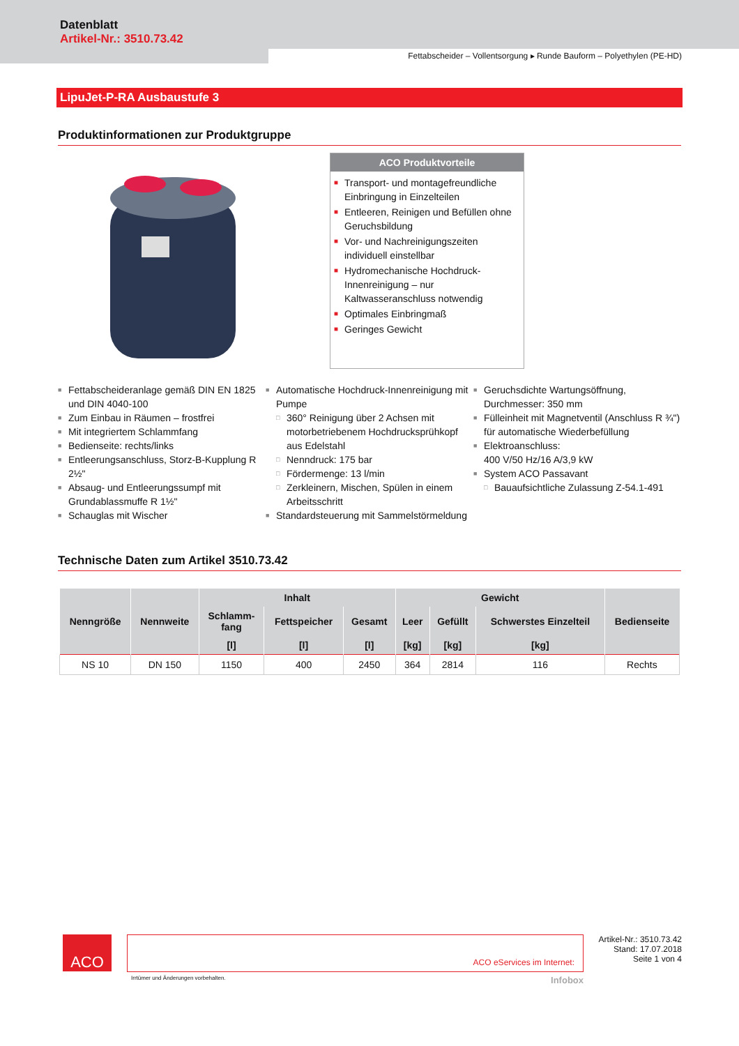Datenblatt
Artikel-Nr.: 3510.73.42
Fettabscheider – Vollentsorgung ▸ Runde Bauform – Polyethylen (PE-HD)
LipuJet-P-RA Ausbaustufe 3
Produktinformationen zur Produktgruppe
ACO Produktvorteile
■ Transport- und montagefreundliche Einbringung in Einzelteilen
■ Entleeren, Reinigen und Befüllen ohne Geruchsbildung
■ Vor- und Nachreinigungszeiten individuell einstellbar
■ Hydromechanische Hochdruck-Innenreinigung – nur Kaltwasseranschluss notwendig
■ Optimales Einbringmaß
■ Geringes Gewicht
■ Fettabscheideranlage gemäß DIN EN 1825 und DIN 4040-100
■ Zum Einbau in Räumen – frostfrei
■ Mit integriertem Schlammfang
■ Bedienseite: rechts/links
■ Entleerungsanschluss, Storz-B-Kupplung R 2½"
■ Absaug- und Entleerungssumpf mit Grundablassmuffe R 1½"
■ Schauglas mit Wischer
■ Automatische Hochdruck-Innenreinigung mit Pumpe
□ 360° Reinigung über 2 Achsen mit motorbetriebenem Hochdrucksprühkopf aus Edelstahl
□ Nenndruck: 175 bar
□ Fördermenge: 13 l/min
□ Zerkleinern, Mischen, Spülen in einem Arbeitsschritt
■ Standardsteuerung mit Sammelstörmeldung
■ Geruchsdichte Wartungsöffnung, Durchmesser: 350 mm
■ Fülleinheit mit Magnetventil (Anschluss R ¾") für automatische Wiederbefüllung
■ Elektroanschluss:
400 V/50 Hz/16 A/3,9 kW
■ System ACO Passavant
□ Bauaufsichtliche Zulassung Z-54.1-491
Technische Daten zum Artikel 3510.73.42
| Nenngröße | Nennweite | Inhalt | | | Gewicht | | | Bedienseite |
| --- | --- | --- | --- | --- | --- | --- | --- | --- |
| | | Schlamm- fang | Fettspeicher | Gesamt | Leer | Gefüllt | Schwerstes Einzelteil | |
| | | [l] | [l] | [l] | [kg] | [kg] | [kg] | |
| NS 10 | DN 150 | 1150 | 400 | 2450 | 364 | 2814 | 116 | Rechts |
ACO
ACO eServices im Internet:
Irrtümer und Änderungen vorbehalten. Infobox
Artikel-Nr.: 3510.73.42
Stand: 17.07.2018
Seite 1 von 4